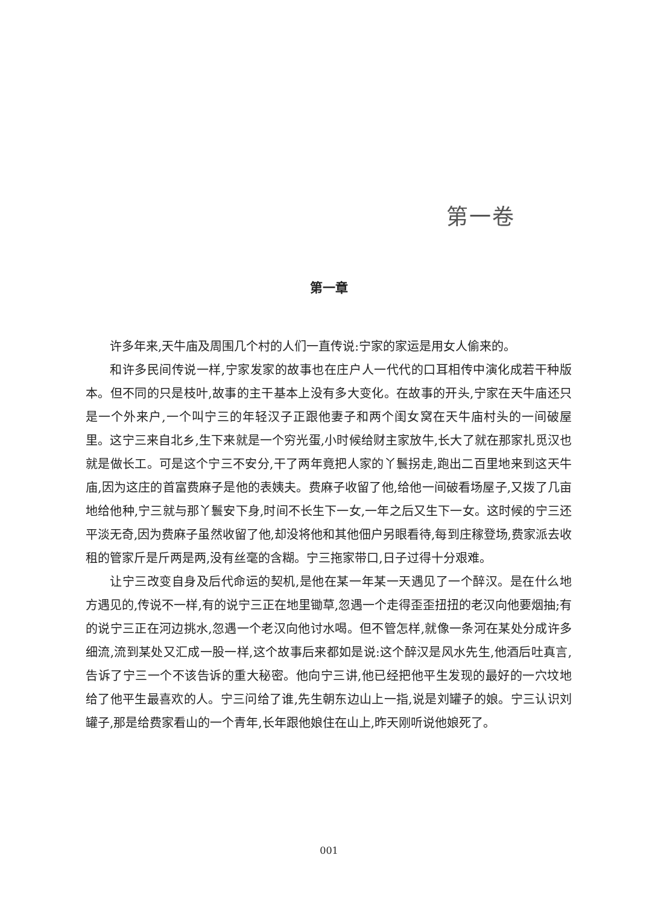第一卷
第一章
许多年来,天牛庙及周围几个村的人们一直传说:宁家的家运是用女人偷来的。
和许多民间传说一样,宁家发家的故事也在庄户人一代代的口耳相传中演化成若干种版本。但不同的只是枝叶,故事的主干基本上没有多大变化。在故事的开头,宁家在天牛庙还只是一个外来户,一个叫宁三的年轻汉子正跟他妻子和两个闺女窝在天牛庙村头的一间破屋里。这宁三来自北乡,生下来就是一个穷光蛋,小时候给财主家放牛,长大了就在那家扎觅汉也就是做长工。可是这个宁三不安分,干了两年竟把人家的丫鬟拐走,跑出二百里地来到这天牛庙,因为这庄的首富费麻子是他的表姨夫。费麻子收留了他,给他一间破看场屋子,又拨了几亩地给他种,宁三就与那丫鬟安下身,时间不长生下一女,一年之后又生下一女。这时候的宁三还平淡无奇,因为费麻子虽然收留了他,却没将他和其他佃户另眼看待,每到庄稼登场,费家派去收租的管家斤是斤两是两,没有丝毫的含糊。宁三拖家带口,日子过得十分艰难。
让宁三改变自身及后代命运的契机,是他在某一年某一天遇见了一个醉汉。是在什么地方遇见的,传说不一样,有的说宁三正在地里锄草,忽遇一个走得歪歪扭扭的老汉向他要烟抽;有的说宁三正在河边挑水,忽遇一个老汉向他讨水喝。但不管怎样,就像一条河在某处分成许多细流,流到某处又汇成一股一样,这个故事后来都如是说:这个醉汉是风水先生,他酒后吐真言,告诉了宁三一个不该告诉的重大秘密。他向宁三讲,他已经把他平生发现的最好的一穴坟地给了他平生最喜欢的人。宁三问给了谁,先生朝东边山上一指,说是刘罐子的娘。宁三认识刘罐子,那是给费家看山的一个青年,长年跟他娘住在山上,昨天刚听说他娘死了。
001